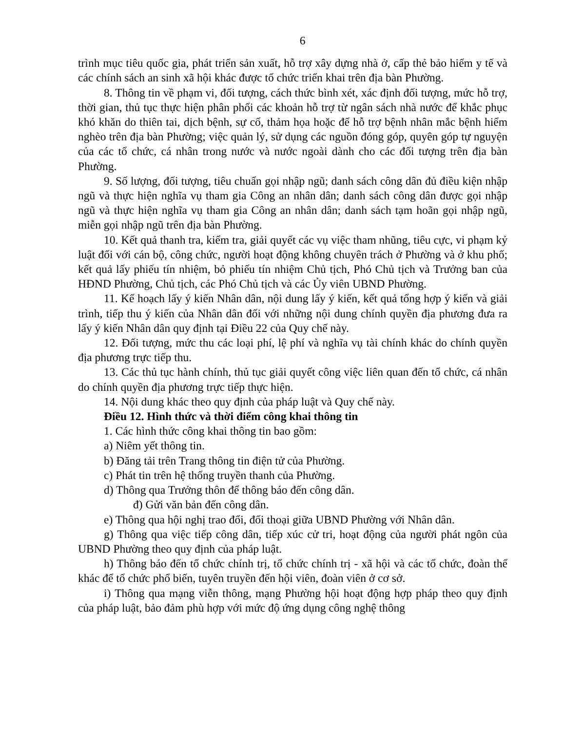6
trình mục tiêu quốc gia, phát triển sản xuất, hỗ trợ xây dựng nhà ở, cấp thẻ bảo hiểm y tế và các chính sách an sinh xã hội khác được tổ chức triển khai trên địa bàn Phường.
8. Thông tin về phạm vi, đối tượng, cách thức bình xét, xác định đối tượng, mức hỗ trợ, thời gian, thủ tục thực hiện phân phối các khoản hỗ trợ từ ngân sách nhà nước để khắc phục khó khăn do thiên tai, dịch bệnh, sự cố, thảm họa hoặc để hỗ trợ bệnh nhân mắc bệnh hiểm nghèo trên địa bàn Phường; việc quản lý, sử dụng các nguồn đóng góp, quyên góp tự nguyện của các tổ chức, cá nhân trong nước và nước ngoài dành cho các đối tượng trên địa bàn Phường.
9. Số lượng, đối tượng, tiêu chuẩn gọi nhập ngũ; danh sách công dân đủ điều kiện nhập ngũ và thực hiện nghĩa vụ tham gia Công an nhân dân; danh sách công dân được gọi nhập ngũ và thực hiện nghĩa vụ tham gia Công an nhân dân; danh sách tạm hoãn gọi nhập ngũ, miễn gọi nhập ngũ trên địa bàn Phường.
10. Kết quả thanh tra, kiểm tra, giải quyết các vụ việc tham nhũng, tiêu cực, vi phạm kỷ luật đối với cán bộ, công chức, người hoạt động không chuyên trách ở Phường và ở khu phố; kết quả lấy phiếu tín nhiệm, bỏ phiếu tín nhiệm Chủ tịch, Phó Chủ tịch và Trưởng ban của HĐND Phường, Chủ tịch, các Phó Chủ tịch và các Ủy viên UBND Phường.
11. Kế hoạch lấy ý kiến Nhân dân, nội dung lấy ý kiến, kết quả tổng hợp ý kiến và giải trình, tiếp thu ý kiến của Nhân dân đối với những nội dung chính quyền địa phương đưa ra lấy ý kiến Nhân dân quy định tại Điều 22 của Quy chế này.
12. Đối tượng, mức thu các loại phí, lệ phí và nghĩa vụ tài chính khác do chính quyền địa phương trực tiếp thu.
13. Các thủ tục hành chính, thủ tục giải quyết công việc liên quan đến tổ chức, cá nhân do chính quyền địa phương trực tiếp thực hiện.
14. Nội dung khác theo quy định của pháp luật và Quy chế này.
Điều 12. Hình thức và thời điểm công khai thông tin
1. Các hình thức công khai thông tin bao gồm:
a) Niêm yết thông tin.
b) Đăng tải trên Trang thông tin điện tử của Phường.
c) Phát tin trên hệ thống truyền thanh của Phường.
d) Thông qua Trưởng thôn để thông báo đến công dân.
đ) Gửi văn bản đến công dân.
e) Thông qua hội nghị trao đổi, đối thoại giữa UBND Phường với Nhân dân.
g) Thông qua việc tiếp công dân, tiếp xúc cử tri, hoạt động của người phát ngôn của UBND Phường theo quy định của pháp luật.
h) Thông báo đến tổ chức chính trị, tổ chức chính trị - xã hội và các tổ chức, đoàn thể khác để tổ chức phổ biến, tuyên truyền đến hội viên, đoàn viên ở cơ sở.
i) Thông qua mạng viễn thông, mạng Phường hội hoạt động hợp pháp theo quy định của pháp luật, bảo đảm phù hợp với mức độ ứng dụng công nghệ thông